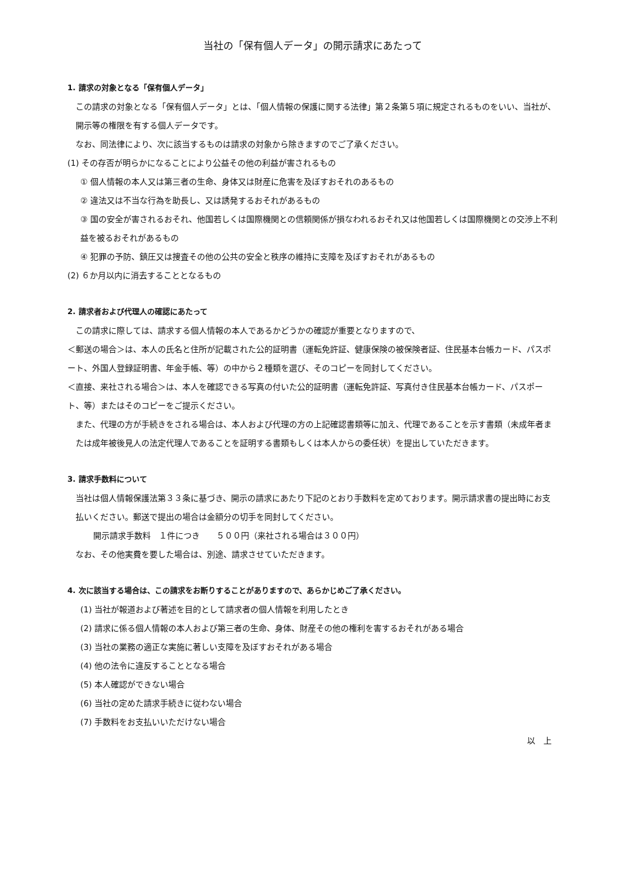当社の「保有個人データ」の開示請求にあたって
1. 請求の対象となる「保有個人データ」
この請求の対象となる「保有個人データ」とは、「個人情報の保護に関する法律」第２条第５項に規定されるものをいい、当社が、開示等の権限を有する個人データです。
なお、同法律により、次に該当するものは請求の対象から除きますのでご了承ください。
(1) その存否が明らかになることにより公益その他の利益が害されるもの
① 個人情報の本人又は第三者の生命、身体又は財産に危害を及ぼすおそれのあるもの
② 違法又は不当な行為を助長し、又は誘発するおそれがあるもの
③ 国の安全が害されるおそれ、他国若しくは国際機関との信頼関係が損なわれるおそれ又は他国若しくは国際機関との交渉上不利益を被るおそれがあるもの
④ 犯罪の予防、鎮圧又は捜査その他の公共の安全と秩序の維持に支障を及ぼすおそれがあるもの
(2) ６か月以内に消去することとなるもの
2. 請求者および代理人の確認にあたって
この請求に際しては、請求する個人情報の本人であるかどうかの確認が重要となりますので、
＜郵送の場合＞は、本人の氏名と住所が記載された公的証明書（運転免許証、健康保険の被保険者証、住民基本台帳カード、パスポート、外国人登録証明書、年金手帳、等）の中から２種類を選び、そのコピーを同封してください。
＜直接、来社される場合＞は、本人を確認できる写真の付いた公的証明書（運転免許証、写真付き住民基本台帳カード、パスポート、等）またはそのコピーをご提示ください。
また、代理の方が手続きをされる場合は、本人および代理の方の上記確認書類等に加え、代理であることを示す書類（未成年者または成年被後見人の法定代理人であることを証明する書類もしくは本人からの委任状）を提出していただきます。
3. 請求手数料について
当社は個人情報保護法第３３条に基づき、開示の請求にあたり下記のとおり手数料を定めております。開示請求書の提出時にお支払いください。郵送で提出の場合は金額分の切手を同封してください。
開示請求手数料　１件につき　　５００円（来社される場合は３００円）
なお、その他実費を要した場合は、別途、請求させていただきます。
4. 次に該当する場合は、この請求をお断りすることがありますので、あらかじめご了承ください。
(1) 当社が報道および著述を目的として請求者の個人情報を利用したとき
(2) 請求に係る個人情報の本人および第三者の生命、身体、財産その他の権利を害するおそれがある場合
(3) 当社の業務の適正な実施に著しい支障を及ぼすおそれがある場合
(4) 他の法令に違反することとなる場合
(5) 本人確認ができない場合
(6) 当社の定めた請求手続きに従わない場合
(7) 手数料をお支払いいただけない場合
以　上